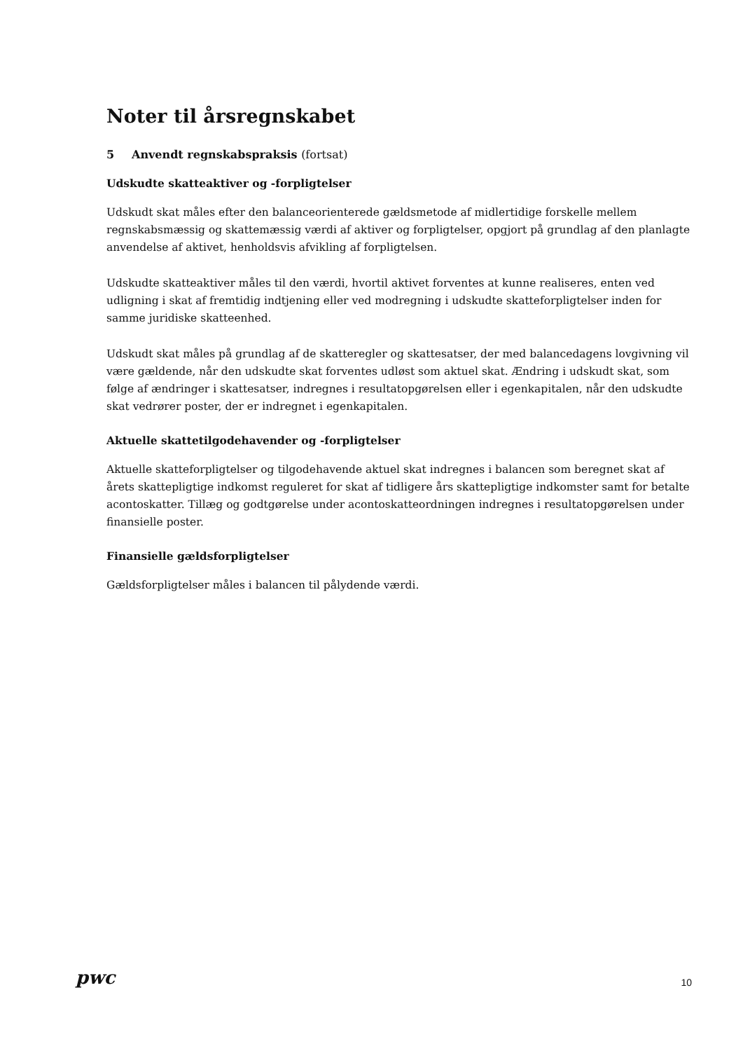Noter til årsregnskabet
5 Anvendt regnskabspraksis (fortsat)
Udskudte skatteaktiver og -forpligtelser
Udskudt skat måles efter den balanceorienterede gældsmetode af midlertidige forskelle mellem regnskabsmæssig og skattemæssig værdi af aktiver og forpligtelser, opgjort på grundlag af den planlagte anvendelse af aktivet, henholdsvis afvikling af forpligtelsen.
Udskudte skatteaktiver måles til den værdi, hvortil aktivet forventes at kunne realiseres, enten ved udligning i skat af fremtidig indtjening eller ved modregning i udskudte skatteforpligtelser inden for samme juridiske skatteenhed.
Udskudt skat måles på grundlag af de skatteregler og skattesatser, der med balancedagens lovgivning vil være gældende, når den udskudte skat forventes udløst som aktuel skat. Ændring i udskudt skat, som følge af ændringer i skattesatser, indregnes i resultatopgørelsen eller i egenkapitalen, når den udskudte skat vedrører poster, der er indregnet i egenkapitalen.
Aktuelle skattetilgodehavender og -forpligtelser
Aktuelle skatteforpligtelser og tilgodehavende aktuel skat indregnes i balancen som beregnet skat af årets skattepligtige indkomst reguleret for skat af tidligere års skattepligtige indkomster samt for betalte acontoskatter. Tillæg og godtgørelse under acontoskatteordningen indregnes i resultatopgørelsen under finansielle poster.
Finansielle gældsforpligtelser
Gældsforpligtelser måles i balancen til pålydende værdi.
pwc 10